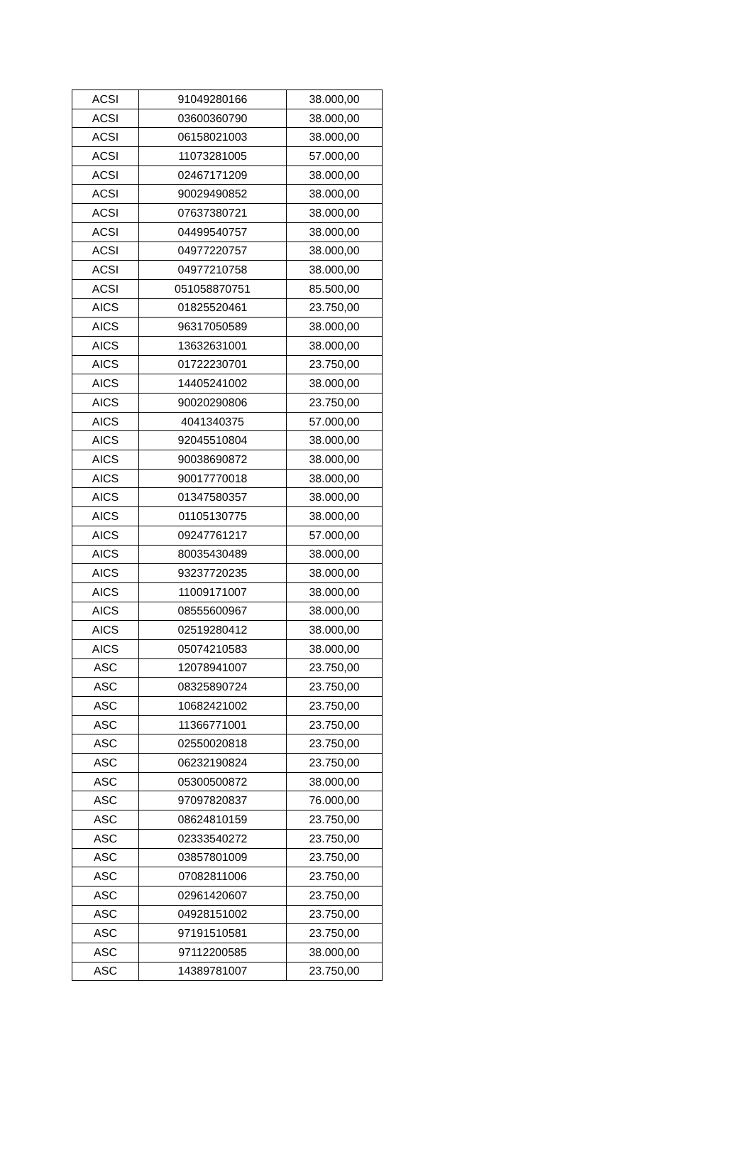| ACSI | 91049280166 | 38.000,00 |
| ACSI | 03600360790 | 38.000,00 |
| ACSI | 06158021003 | 38.000,00 |
| ACSI | 11073281005 | 57.000,00 |
| ACSI | 02467171209 | 38.000,00 |
| ACSI | 90029490852 | 38.000,00 |
| ACSI | 07637380721 | 38.000,00 |
| ACSI | 04499540757 | 38.000,00 |
| ACSI | 04977220757 | 38.000,00 |
| ACSI | 04977210758 | 38.000,00 |
| ACSI | 051058870751 | 85.500,00 |
| AICS | 01825520461 | 23.750,00 |
| AICS | 96317050589 | 38.000,00 |
| AICS | 13632631001 | 38.000,00 |
| AICS | 01722230701 | 23.750,00 |
| AICS | 14405241002 | 38.000,00 |
| AICS | 90020290806 | 23.750,00 |
| AICS | 4041340375 | 57.000,00 |
| AICS | 92045510804 | 38.000,00 |
| AICS | 90038690872 | 38.000,00 |
| AICS | 90017770018 | 38.000,00 |
| AICS | 01347580357 | 38.000,00 |
| AICS | 01105130775 | 38.000,00 |
| AICS | 09247761217 | 57.000,00 |
| AICS | 80035430489 | 38.000,00 |
| AICS | 93237720235 | 38.000,00 |
| AICS | 11009171007 | 38.000,00 |
| AICS | 08555600967 | 38.000,00 |
| AICS | 02519280412 | 38.000,00 |
| AICS | 05074210583 | 38.000,00 |
| ASC | 12078941007 | 23.750,00 |
| ASC | 08325890724 | 23.750,00 |
| ASC | 10682421002 | 23.750,00 |
| ASC | 11366771001 | 23.750,00 |
| ASC | 02550020818 | 23.750,00 |
| ASC | 06232190824 | 23.750,00 |
| ASC | 05300500872 | 38.000,00 |
| ASC | 97097820837 | 76.000,00 |
| ASC | 08624810159 | 23.750,00 |
| ASC | 02333540272 | 23.750,00 |
| ASC | 03857801009 | 23.750,00 |
| ASC | 07082811006 | 23.750,00 |
| ASC | 02961420607 | 23.750,00 |
| ASC | 04928151002 | 23.750,00 |
| ASC | 97191510581 | 23.750,00 |
| ASC | 97112200585 | 38.000,00 |
| ASC | 14389781007 | 23.750,00 |